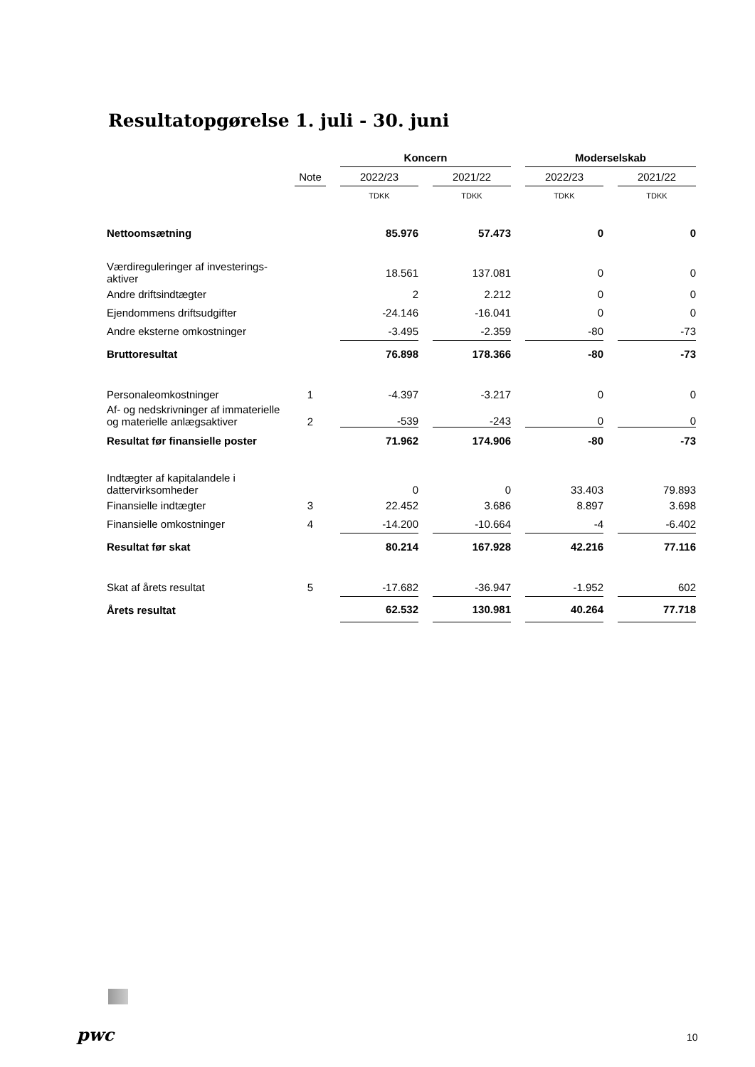Resultatopgørelse 1. juli - 30. juni
| | | Koncern | | Moderselskab | |
| | Note | 2022/23 | 2021/22 | 2022/23 | 2021/22 |
| | | TDKK | TDKK | TDKK | TDKK |
| Nettoomsætning | | 85.976 | 57.473 | 0 | 0 |
| Værdireguleringer af investerings- aktiver | | 18.561 | 137.081 | 0 | 0 |
| Andre driftsindtægter | | 2 | 2.212 | 0 | 0 |
| Ejendommens driftsudgifter | | -24.146 | -16.041 | 0 | 0 |
| Andre eksterne omkostninger | | -3.495 | -2.359 | -80 | -73 |
| Bruttoresultat | | 76.898 | 178.366 | -80 | -73 |
| Personaleomkostninger | 1 | -4.397 | -3.217 | 0 | 0 |
| Af- og nedskrivninger af immaterielle og materielle anlægsaktiver | 2 | -539 | -243 | 0 | 0 |
| Resultat før finansielle poster | | 71.962 | 174.906 | -80 | -73 |
| Indtægter af kapitalandele i dattervirksomheder | | 0 | 0 | 33.403 | 79.893 |
| Finansielle indtægter | 3 | 22.452 | 3.686 | 8.897 | 3.698 |
| Finansielle omkostninger | 4 | -14.200 | -10.664 | -4 | -6.402 |
| Resultat før skat | | 80.214 | 167.928 | 42.216 | 77.116 |
| Skat af årets resultat | 5 | -17.682 | -36.947 | -1.952 | 602 |
| Årets resultat | | 62.532 | 130.981 | 40.264 | 77.718 |
pwc 10